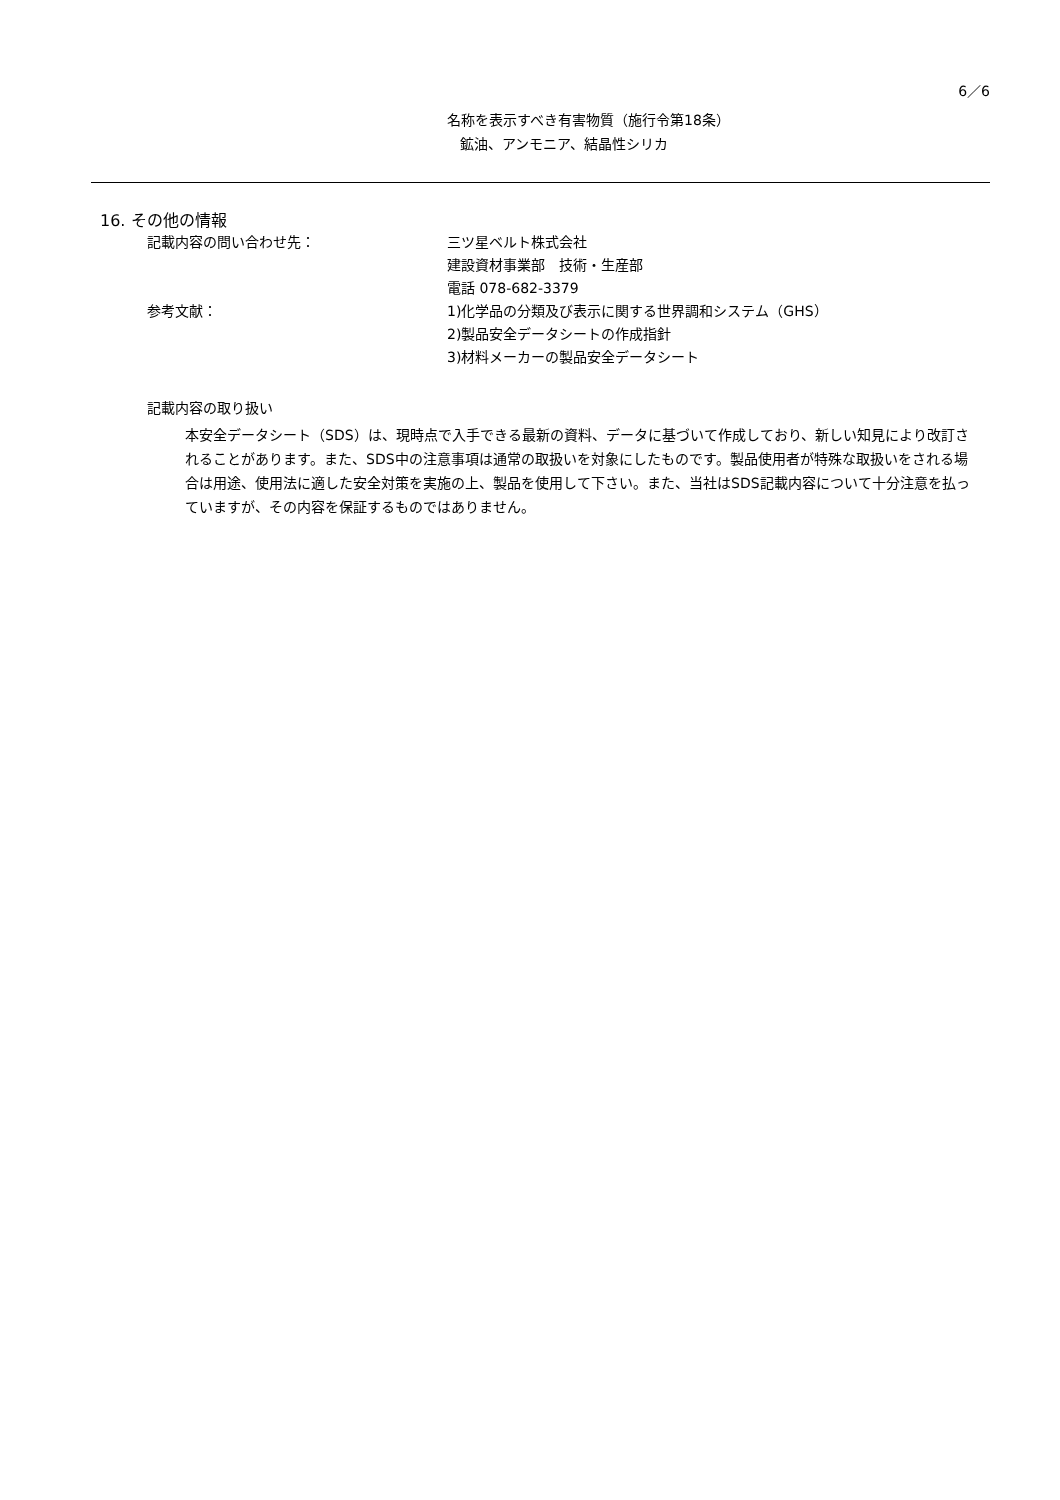6／6
名称を表示すべき有害物質（施行令第18条）
鉱油、アンモニア、結晶性シリカ
16. その他の情報
記載内容の問い合わせ先： 三ツ星ベルト株式会社
建設資材事業部　技術・生産部
電話 078-682-3379
参考文献： 1)化学品の分類及び表示に関する世界調和システム（GHS）
2)製品安全データシートの作成指針
3)材料メーカーの製品安全データシート
記載内容の取り扱い
本安全データシート（SDS）は、現時点で入手できる最新の資料、データに基づいて作成しており、新しい知見により改訂されることがあります。また、SDS中の注意事項は通常の取扱いを対象にしたものです。製品使用者が特殊な取扱いをされる場合は用途、使用法に適した安全対策を実施の上、製品を使用して下さい。また、当社はSDS記載内容について十分注意を払っていますが、その内容を保証するものではありません。